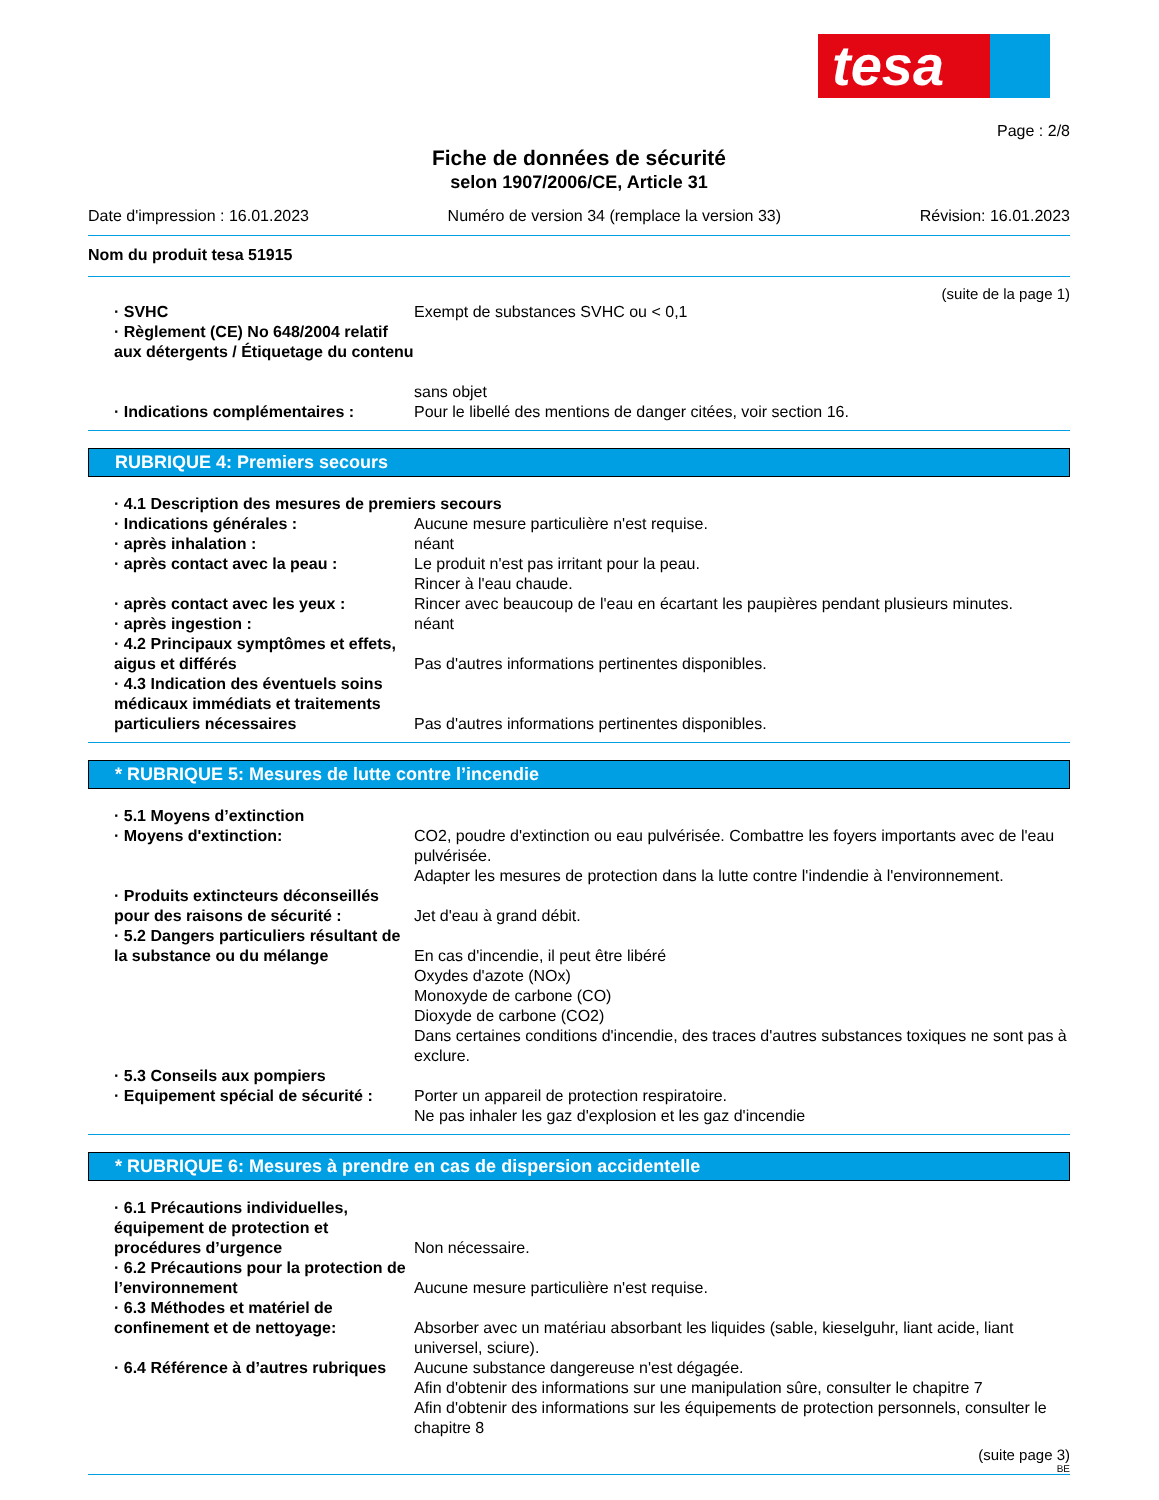tesa
Page : 2/8
Fiche de données de sécurité
selon 1907/2006/CE, Article 31
Date d'impression : 16.01.2023 Numéro de version 34 (remplace la version 33) Révision: 16.01.2023
Nom du produit tesa 51915
(suite de la page 1)
· SVHC Exempt de substances SVHC ou < 0,1
· Règlement (CE) No 648/2004 relatif aux détergents / Étiquetage du contenu
sans objet
· Indications complémentaires : Pour le libellé des mentions de danger citées, voir section 16.
RUBRIQUE 4: Premiers secours
· 4.1 Description des mesures de premiers secours
· Indications générales : Aucune mesure particulière n'est requise.
· après inhalation : néant
· après contact avec la peau : Le produit n'est pas irritant pour la peau.
Rincer à l'eau chaude.
· après contact avec les yeux : Rincer avec beaucoup de l'eau en écartant les paupières pendant plusieurs minutes.
· après ingestion : néant
· 4.2 Principaux symptômes et effets, aigus et différés
Pas d'autres informations pertinentes disponibles.
· 4.3 Indication des éventuels soins médicaux immédiats et traitements particuliers nécessaires
Pas d'autres informations pertinentes disponibles.
* RUBRIQUE 5: Mesures de lutte contre l’incendie
· 5.1 Moyens d’extinction
· Moyens d'extinction: CO2, poudre d'extinction ou eau pulvérisée. Combattre les foyers importants avec de l'eau pulvérisée.
Adapter les mesures de protection dans la lutte contre l'indendie à l'environnement.
· Produits extincteurs déconseillés pour des raisons de sécurité :
Jet d'eau à grand débit.
· 5.2 Dangers particuliers résultant de la substance ou du mélange
En cas d'incendie, il peut être libéré
Oxydes d'azote (NOx)
Monoxyde de carbone (CO)
Dioxyde de carbone (CO2)
Dans certaines conditions d'incendie, des traces d'autres substances toxiques ne sont pas à exclure.
· 5.3 Conseils aux pompiers
· Equipement spécial de sécurité :
Porter un appareil de protection respiratoire.
Ne pas inhaler les gaz d'explosion et les gaz d'incendie
* RUBRIQUE 6: Mesures à prendre en cas de dispersion accidentelle
· 6.1 Précautions individuelles, équipement de protection et procédures d’urgence
Non nécessaire.
· 6.2 Précautions pour la protection de l’environnement
Aucune mesure particulière n'est requise.
· 6.3 Méthodes et matériel de confinement et de nettoyage:
Absorber avec un matériau absorbant les liquides (sable, kieselguhr, liant acide, liant universel, sciure).
· 6.4 Référence à d’autres rubriques
Aucune substance dangereuse n'est dégagée.
Afin d'obtenir des informations sur une manipulation sûre, consulter le chapitre 7
Afin d'obtenir des informations sur les équipements de protection personnels, consulter le chapitre 8
(suite page 3)
BE